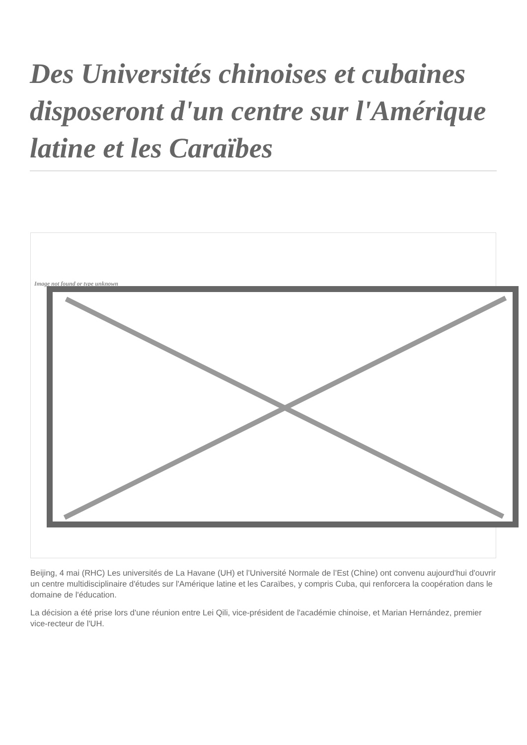Des Universités chinoises et cubaines disposeront d'un centre sur l'Amérique latine et les Caraïbes
Image not found or type unknown
Beijing, 4 mai (RHC) Les universités de La Havane (UH) et l’Université Normale de l’Est (Chine) ont convenu aujourd'hui d'ouvrir un centre multidisciplinaire d'études sur l'Amérique latine et les Caraïbes, y compris Cuba, qui renforcera la coopération dans le domaine de l'éducation.
La décision a été prise lors d'une réunion entre Lei Qili, vice-président de l'académie chinoise, et Marian Hernández, premier vice-recteur de l'UH.